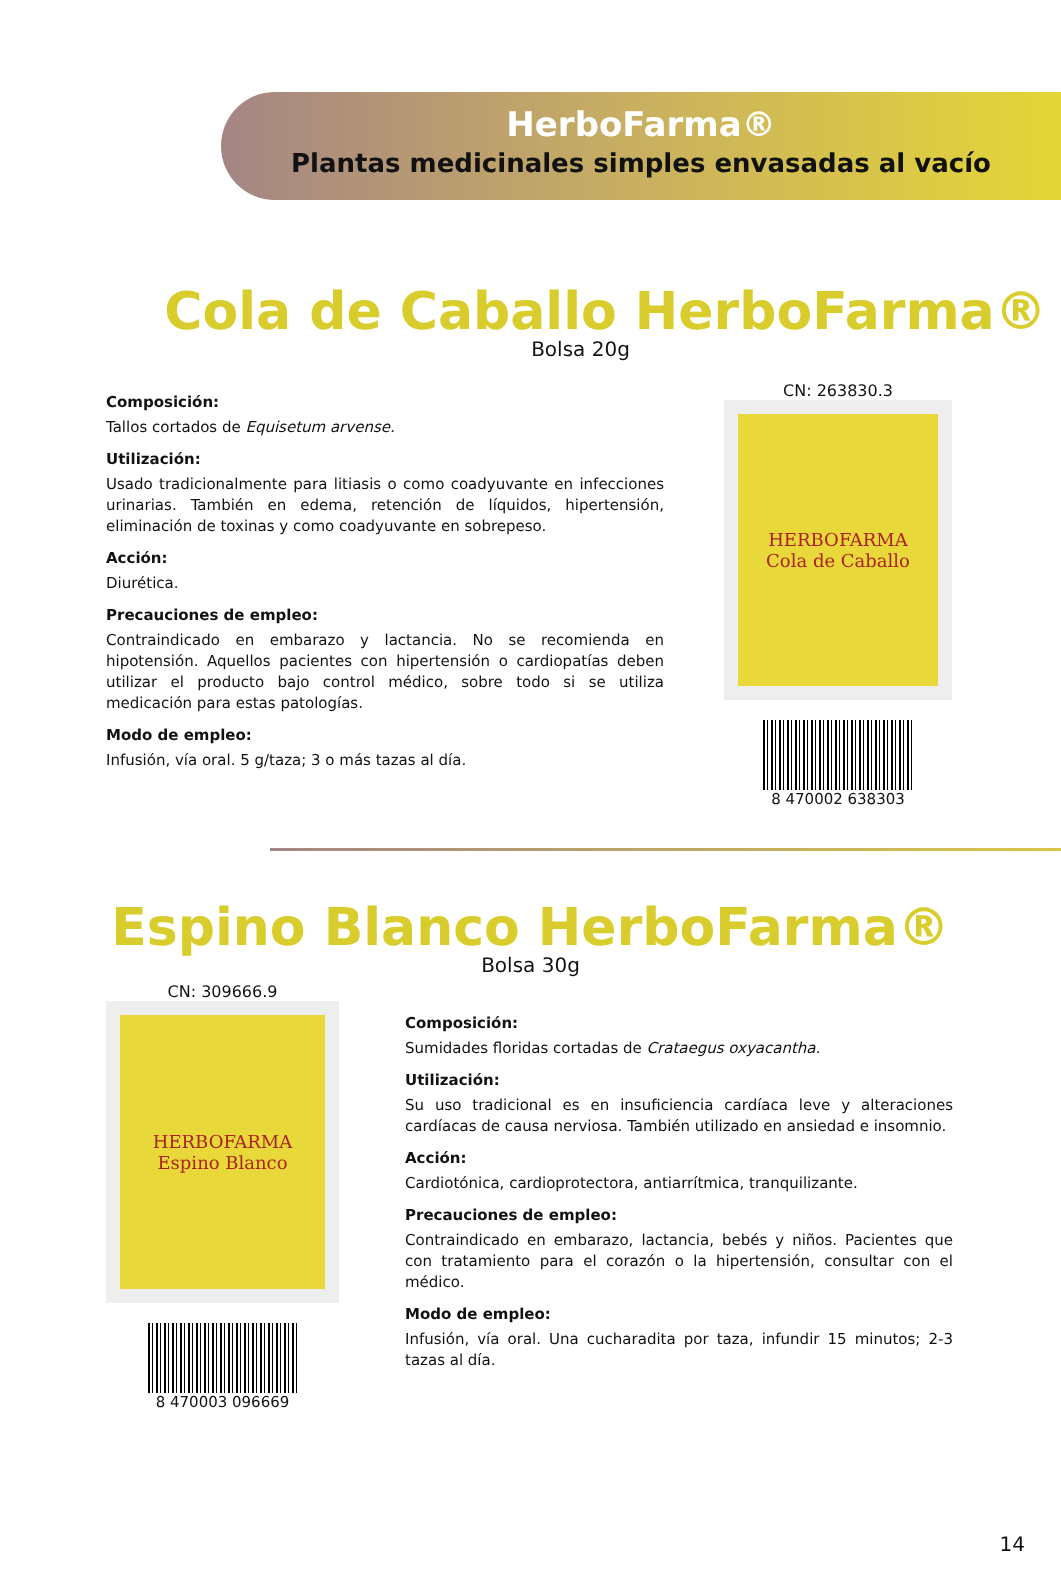HerboFarma®
Plantas medicinales simples envasadas al vacío
Cola de Caballo HerboFarma®
Bolsa 20g
Composición:
Tallos cortados de Equisetum arvense.
Utilización:
Usado tradicionalmente para litiasis o como coadyuvante en infecciones urinarias. También en edema, retención de líquidos, hipertensión, eliminación de toxinas y como coadyuvante en sobrepeso.
Acción:
Diurética.
Precauciones de empleo:
Contraindicado en embarazo y lactancia. No se recomienda en hipotensión. Aquellos pacientes con hipertensión o cardiopatías deben utilizar el producto bajo control médico, sobre todo si se utiliza medicación para estas patologías.
Modo de empleo:
Infusión, vía oral. 5 g/taza; 3 o más tazas al día.
CN: 263830.3
HERBOFARMA
Cola de Caballo
8 470002 638303
Espino Blanco HerboFarma®
Bolsa 30g
CN: 309666.9
HERBOFARMA
Espino Blanco
8 470003 096669
Composición:
Sumidades floridas cortadas de Crataegus oxyacantha.
Utilización:
Su uso tradicional es en insuficiencia cardíaca leve y alteraciones cardíacas de causa nerviosa. También utilizado en ansiedad e insomnio.
Acción:
Cardiotónica, cardioprotectora, antiarrítmica, tranquilizante.
Precauciones de empleo:
Contraindicado en embarazo, lactancia, bebés y niños. Pacientes que con tratamiento para el corazón o la hipertensión, consultar con el médico.
Modo de empleo:
Infusión, vía oral. Una cucharadita por taza, infundir 15 minutos; 2-3 tazas al día.
14